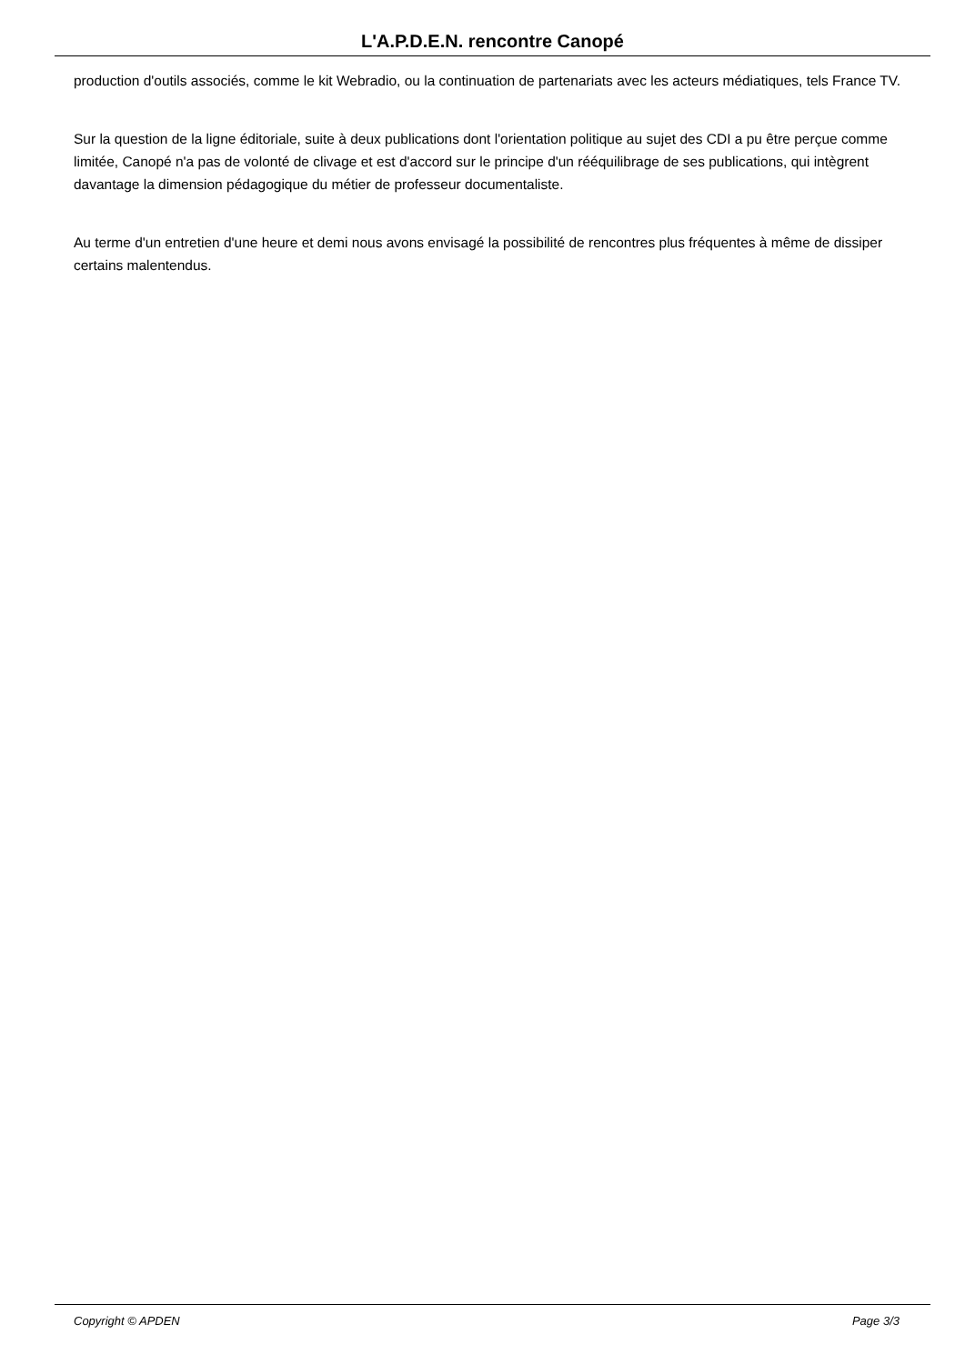L'A.P.D.E.N. rencontre Canopé
production d'outils associés, comme le kit Webradio, ou la continuation de partenariats avec les acteurs médiatiques, tels France TV.
Sur la question de la ligne éditoriale, suite à deux publications dont l'orientation politique au sujet des CDI a pu être perçue comme limitée, Canopé n'a pas de volonté de clivage et est d'accord sur le principe d'un rééquilibrage de ses publications, qui intègrent davantage la dimension pédagogique du métier de professeur documentaliste.
Au terme d'un entretien d'une heure et demi nous avons envisagé la possibilité de rencontres plus fréquentes à même de dissiper certains malentendus.
Copyright © APDEN Page 3/3